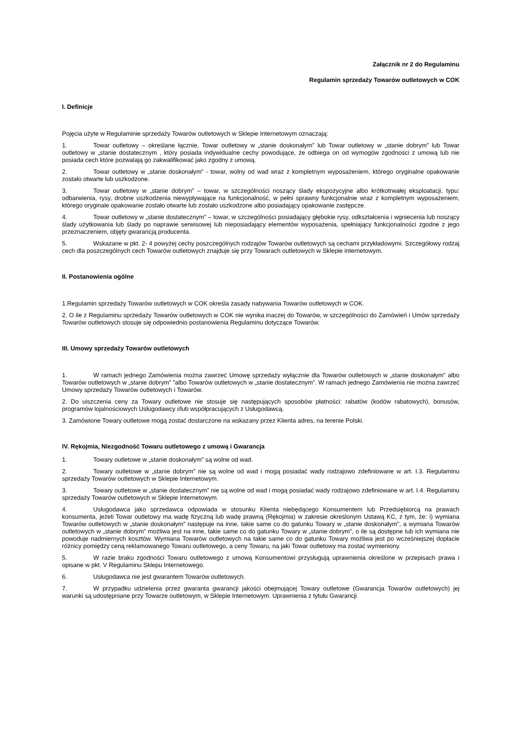Załącznik nr 2 do Regulaminu
Regulamin sprzedaży Towarów outletowych w COK
I. Definicje
Pojęcia użyte w Regulaminie sprzedaży Towarów outletowych w Sklepie Internetowym oznaczają:
1. Towar outletowy – określane łącznie, Towar outletowy w „stanie doskonałym” lub Towar outletowy w „stanie dobrym” lub Towar outletowy w „stanie dostatecznym , który posiada indywidualne cechy powodujące, że odbiega on od wymogów zgodności z umową lub nie posiada cech które pozwalają go zakwalifikować jako zgodny z umową.
2. Towar outletowy w „stanie doskonałym” - towar, wolny od wad wraz z kompletnym wyposażeniem, którego oryginalne opakowanie zostało otwarte lub uszkodzone.
3. Towar outletowy w „stanie dobrym” – towar, w szczególności noszący ślady ekspozycyjne albo krótkotrwałej eksploatacji, typu: odbarwienia, rysy, drobne uszkodzenia niewypływające na funkcjonalność, w pełni sprawny funkcjonalnie wraz z kompletnym wyposażeniem, którego oryginale opakowanie zostało otwarte lub zostało uszkodzone albo posiadający opakowanie zastępcze.
4. Towar outletowy w „stanie dostatecznym” – towar, w szczególności posiadający głębokie rysy, odkształcenia i wgniecenia lub noszący ślady użytkowania lub ślady po naprawie serwisowej lub nieposiadający elementów wyposażenia, spełniający funkcjonalności zgodne z jego przeznaczeniem, objęty gwarancją producenta.
5. Wskazane w pkt. 2- 4 powyżej cechy poszczególnych rodzajów Towarów outletowych są cechami przykładowymi. Szczegółowy rodzaj cech dla poszczególnych cech Towarów outletowych znajduje się przy Towarach outletowych w Sklepie internetowym.
II. Postanowienia ogólne
1.Regulamin sprzedaży Towarów outletowych w COK określa zasady nabywania Towarów outletowych w COK.
2. O ile z Regulaminu sprzedaży Towarów outletowych w COK nie wynika inaczej do Towarów, w szczególności do Zamówień i Umów sprzedaży Towarów outletowych stosuje się odpowiednio postanowienia Regulaminu dotyczące Towarów.
III. Umowy sprzedaży Towarów outletowych
1. W ramach jednego Zamówienia można zawrzeć Umowę sprzedaży wyłącznie dla Towarów outletowych w „stanie doskonałym” albo Towarów outletowych w „stanie dobrym” ”albo Towarów outletowych w „stanie dostatecznym”. W ramach jednego Zamówienia nie można zawrzeć Umowy sprzedaży Towarów outletowych i Towarów.
2. Do uiszczenia ceny za Towary outletowe nie stosuje się następujących sposobów płatności: rabatów (kodów rabatowych), bonusów, programów lojalnościowych Usługodawcy i/lub współpracujących z Usługodawcą.
3. Zamówione Towary outletowe mogą zostać dostarczone na wskazany przez Klienta adres, na terenie Polski.
IV. Rękojmia, Niezgodność Towaru outletowego z umową i Gwarancja
1. Towary outletowe w „stanie doskonałym” są wolne od wad.
2. Towary outletowe w „stanie dobrym” nie są wolne od wad i mogą posiadać wady rodzajowo zdefiniowane w art. I.3. Regulaminu sprzedaży Towarów outletowych w Sklepie Internetowym.
3. Towary outletowe w „stanie dostatecznym” nie są wolne od wad i mogą posiadać wady rodzajowo zdefiniowane w art. I.4. Regulaminu sprzedaży Towarów outletowych w Sklepie Internetowym.
4. Usługodawca jako sprzedawca odpowiada w stosunku Klienta niebędącego Konsumentem lub Przedsiębiorcą na prawach konsumenta, jeżeli Towar outletowy ma wadę fizyczną lub wadę prawną (Rękojmia) w zakresie określonym Ustawą KC, z tym, że: i) wymiana Towarów outletowych w „stanie doskonałym” następuje na inne, takie same co do gatunku Towary w „stanie doskonałym”, a wymiana Towarów outletowych w „stanie dobrym” możliwa jest na inne, takie same co do gatunku Towary w „stanie dobrym”, o ile są dostępne lub ich wymiana nie powoduje nadmiernych kosztów. Wymiana Towarów outletowych na takie same co do gatunku Towary możliwa jest po wcześniejszej dopłacie różnicy pomiędzy ceną reklamowanego Towaru outletowego, a ceny Towaru, na jaki Towar outletowy ma zostać wymieniony.
5. W razie braku zgodności Towaru outletowego z umową Konsumentowi przysługują uprawnienia określone w przepisach prawa i opisane w pkt. V Regulaminu Sklepu Internetowego.
6. Usługodawca nie jest gwarantem Towarów outletowych.
7. W przypadku udzielenia przez gwaranta gwarancji jakości obejmującej Towary outletowe (Gwarancja Towarów outletowych) jej warunki są udostępniane przy Towarze outletowym, w Sklepie Internetowym. Uprawnienia z tytułu Gwarancji